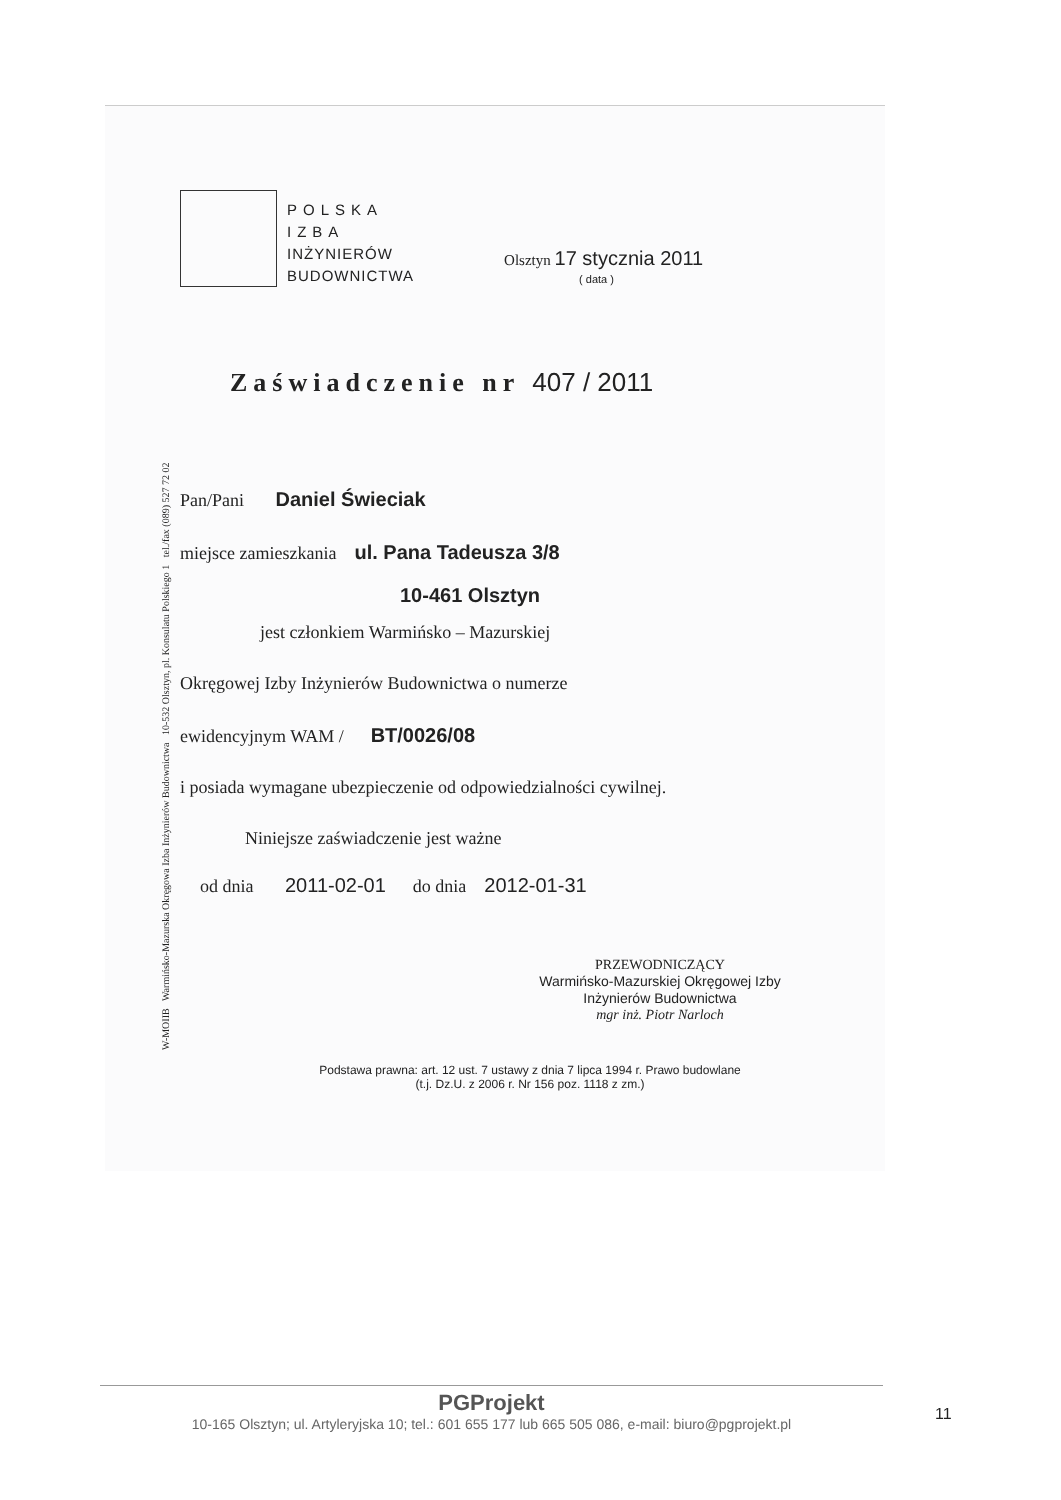W-MOIIB Warmińsko-Mazurska Okręgowa Izba Inżynierów Budownictwa 10-532 Olsztyn, pl. Konsulatu Polskiego 1 tel./fax (089) 527 72 02
POLSKA
IZBA
INŻYNIERÓW
BUDOWNICTWA
Olsztyn 17 stycznia 2011
( data )
Zaświadczenie nr 407 / 2011
Pan/Pani Daniel Świeciak
miejsce zamieszkania ul. Pana Tadeusza 3/8
10-461 Olsztyn
jest członkiem Warmińsko – Mazurskiej
Okręgowej Izby Inżynierów Budownictwa o numerze
ewidencyjnym WAM / BT/0026/08
i posiada wymagane ubezpieczenie od odpowiedzialności cywilnej.
Niniejsze zaświadczenie jest ważne
od dnia 2011-02-01 do dnia 2012-01-31
PRZEWODNICZĄCY
Warmińsko-Mazurskiej Okręgowej Izby
Inżynierów Budownictwa
mgr inż. Piotr Narloch
Podstawa prawna: art. 12 ust. 7 ustawy z dnia 7 lipca 1994 r. Prawo budowlane
(t.j. Dz.U. z 2006 r. Nr 156 poz. 1118 z zm.)
PGProjekt
10-165 Olsztyn; ul. Artyleryjska 10; tel.: 601 655 177 lub 665 505 086, e-mail: biuro@pgprojekt.pl
11